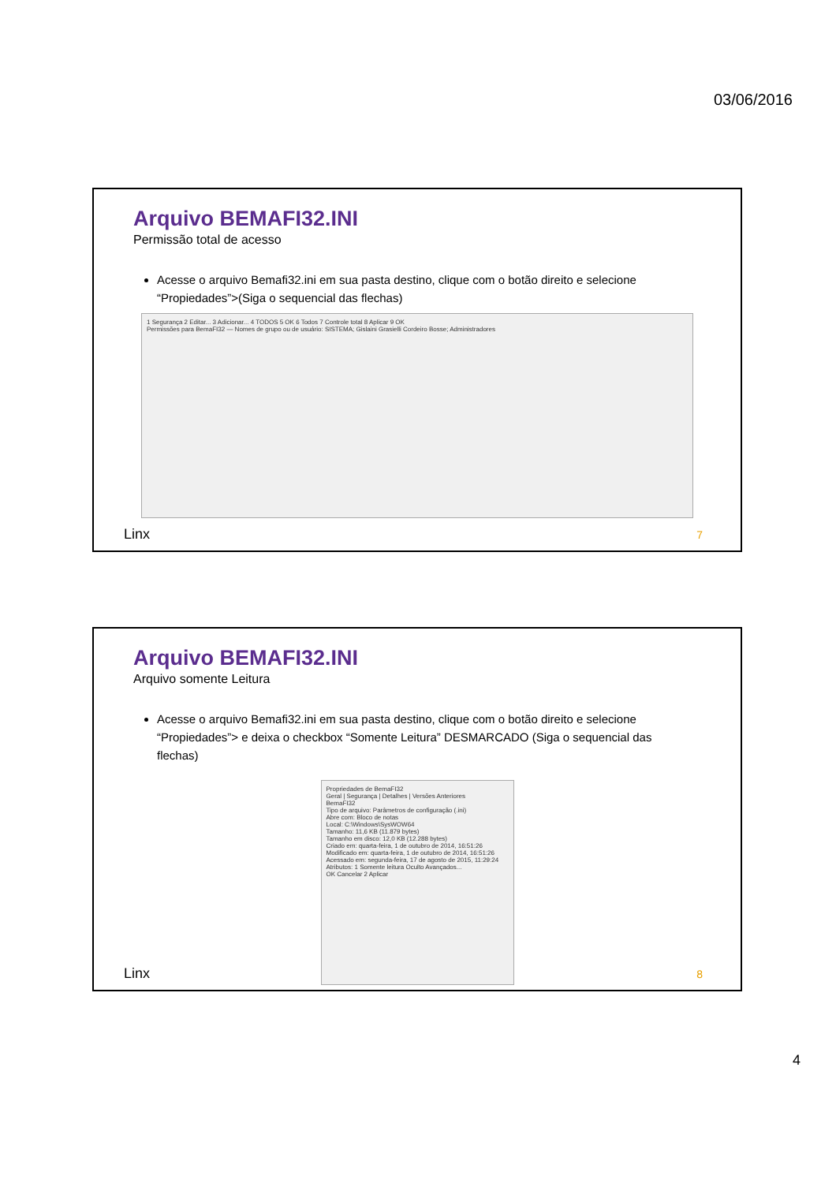03/06/2016
Arquivo BEMAFI32.INI
Permissão total de acesso
Acesse o arquivo Bemafi32.ini em sua pasta destino, clique com o botão direito e selecione “Propiedades”>(Siga o sequencial das flechas)
1 Segurança 2 Editar... 3 Adicionar... 4 TODOS 5 OK 6 Todos 7 Controle total 8 Aplicar 9 OK
Permissões para BemaFI32 — Nomes de grupo ou de usuário: SISTEMA; Gislaini Grasielli Cordeiro Bosse; Administradores
Linx 7
Arquivo BEMAFI32.INI
Arquivo somente Leitura
Acesse o arquivo Bemafi32.ini em sua pasta destino, clique com o botão direito e selecione “Propiedades”> e deixa o checkbox “Somente Leitura” DESMARCADO (Siga o sequencial das flechas)
Propriedades de BemaFI32
Geral | Segurança | Detalhes | Versões Anteriores
BemaFI32
Tipo de arquivo: Parâmetros de configuração (.ini)
Abre com: Bloco de notas
Local: C:\Windows\SysWOW64
Tamanho: 11,6 KB (11.879 bytes)
Tamanho em disco: 12,0 KB (12.288 bytes)
Criado em: quarta-feira, 1 de outubro de 2014, 16:51:26
Modificado em: quarta-feira, 1 de outubro de 2014, 16:51:26
Acessado em: segunda-feira, 17 de agosto de 2015, 11:29:24
Atributos: 1 Somente leitura Oculto Avançados...
OK Cancelar 2 Aplicar
Linx 8
4